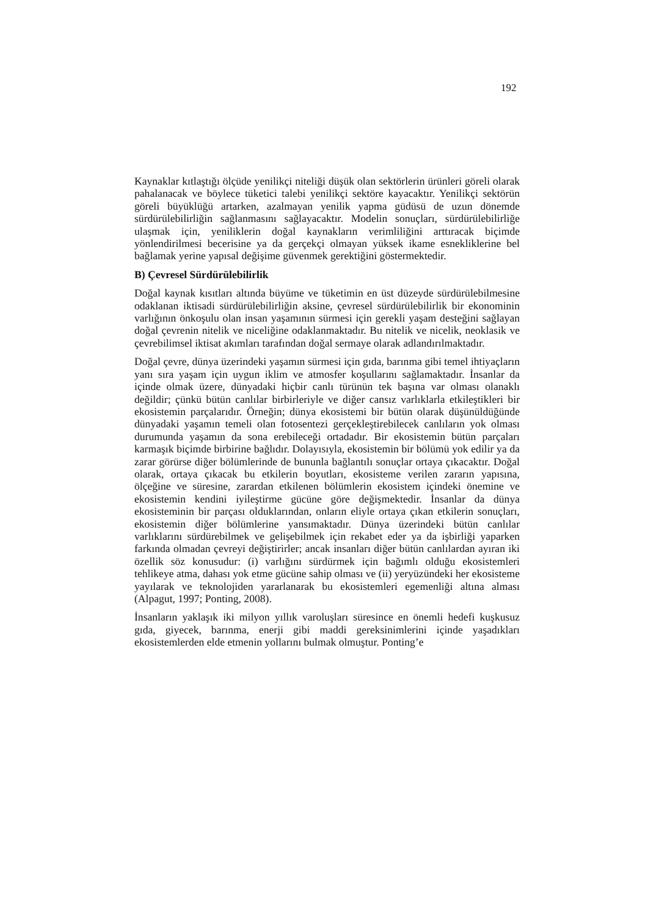192
Kaynaklar kıtlaştığı ölçüde yenilikçi niteliği düşük olan sektörlerin ürünleri göreli olarak pahalanacak ve böylece tüketici talebi yenilikçi sektöre kayacaktır. Yenilikçi sektörün göreli büyüklüğü artarken, azalmayan yenilik yapma güdüsü de uzun dönemde sürdürülebilirliğin sağlanmasını sağlayacaktır. Modelin sonuçları, sürdürülebilirliğe ulaşmak için, yeniliklerin doğal kaynakların verimliliğini arttıracak biçimde yönlendirilmesi becerisine ya da gerçekçi olmayan yüksek ikame esnekliklerine bel bağlamak yerine yapısal değişime güvenmek gerektiğini göstermektedir.
B) Çevresel Sürdürülebilirlik
Doğal kaynak kısıtları altında büyüme ve tüketimin en üst düzeyde sürdürülebilmesine odaklanan iktisadi sürdürülebilirliğin aksine, çevresel sürdürülebilirlik bir ekonominin varlığının önkoşulu olan insan yaşamının sürmesi için gerekli yaşam desteğini sağlayan doğal çevrenin nitelik ve niceliğine odaklanmaktadır. Bu nitelik ve nicelik, neoklasik ve çevrebilimsel iktisat akımları tarafından doğal sermaye olarak adlandırılmaktadır.
Doğal çevre, dünya üzerindeki yaşamın sürmesi için gıda, barınma gibi temel ihtiyaçların yanı sıra yaşam için uygun iklim ve atmosfer koşullarını sağlamaktadır. İnsanlar da içinde olmak üzere, dünyadaki hiçbir canlı türünün tek başına var olması olanaklı değildir; çünkü bütün canlılar birbirleriyle ve diğer cansız varlıklarla etkileştikleri bir ekosistemin parçalarıdır. Örneğin; dünya ekosistemi bir bütün olarak düşünüldüğünde dünyadaki yaşamın temeli olan fotosentezi gerçekleştirebilecek canlıların yok olması durumunda yaşamın da sona erebileceği ortadadır. Bir ekosistemin bütün parçaları karmaşık biçimde birbirine bağlıdır. Dolayısıyla, ekosistemin bir bölümü yok edilir ya da zarar görürse diğer bölümlerinde de bununla bağlantılı sonuçlar ortaya çıkacaktır. Doğal olarak, ortaya çıkacak bu etkilerin boyutları, ekosisteme verilen zararın yapısına, ölçeğine ve süresine, zarardan etkilenen bölümlerin ekosistem içindeki önemine ve ekosistemin kendini iyileştirme gücüne göre değişmektedir. İnsanlar da dünya ekosisteminin bir parçası olduklarından, onların eliyle ortaya çıkan etkilerin sonuçları, ekosistemin diğer bölümlerine yansımaktadır. Dünya üzerindeki bütün canlılar varlıklarını sürdürebilmek ve gelişebilmek için rekabet eder ya da işbirliği yaparken farkında olmadan çevreyi değiştirirler; ancak insanları diğer bütün canlılardan ayıran iki özellik söz konusudur: (i) varlığını sürdürmek için bağımlı olduğu ekosistemleri tehlikeye atma, dahası yok etme gücüne sahip olması ve (ii) yeryüzündeki her ekosisteme yayılarak ve teknolojiden yararlanarak bu ekosistemleri egemenliği altına alması (Alpagut, 1997; Ponting, 2008).
İnsanların yaklaşık iki milyon yıllık varoluşları süresince en önemli hedefi kuşkusuz gıda, giyecek, barınma, enerji gibi maddi gereksinimlerini içinde yaşadıkları ekosistemlerden elde etmenin yollarını bulmak olmuştur. Ponting’e